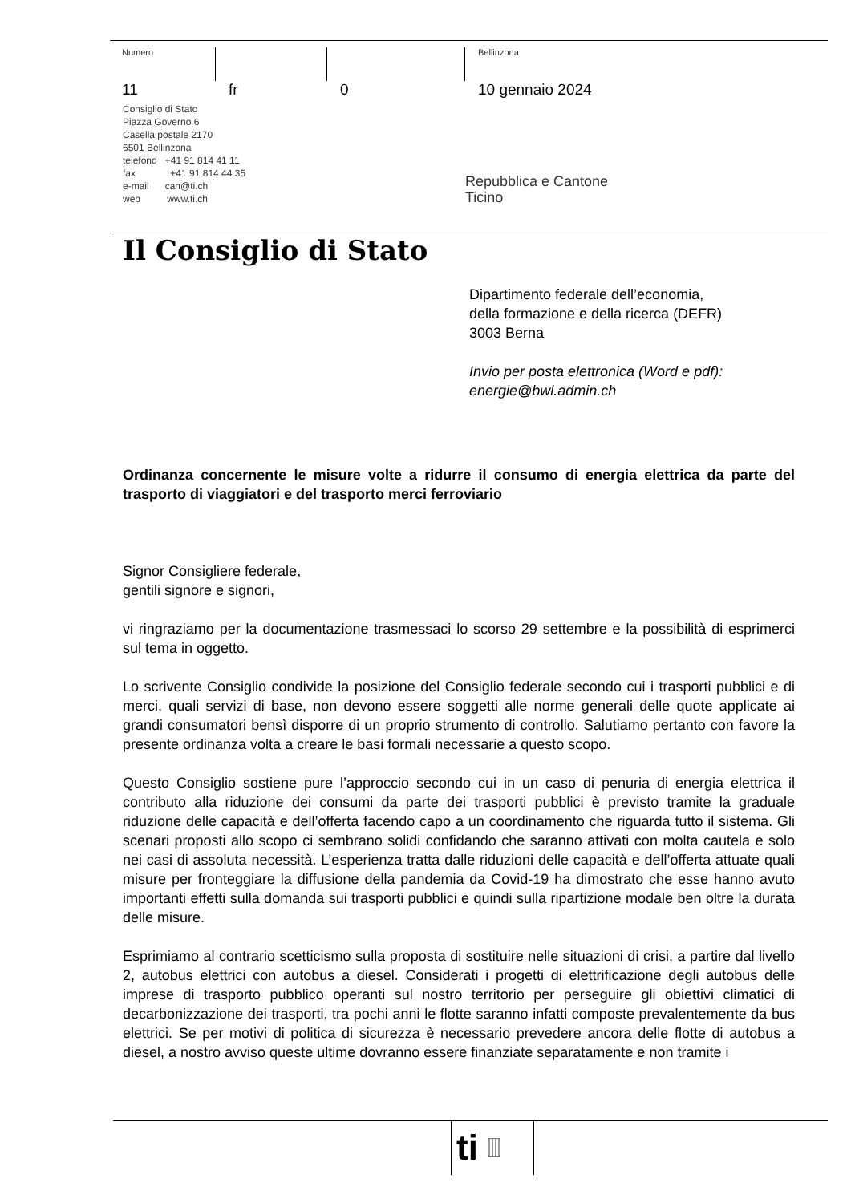Numero
11
fr 0
Bellinzona
10 gennaio 2024
Consiglio di Stato
Piazza Governo 6
Casella postale 2170
6501 Bellinzona
telefono +41 91 814 41 11
fax +41 91 814 44 35
e-mail can@ti.ch
web www.ti.ch
Repubblica e Cantone
Ticino
Il Consiglio di Stato
Dipartimento federale dell’economia,
della formazione e della ricerca (DEFR)
3003 Berna
Invio per posta elettronica (Word e pdf): energie@bwl.admin.ch
Ordinanza concernente le misure volte a ridurre il consumo di energia elettrica da parte del trasporto di viaggiatori e del trasporto merci ferroviario
Signor Consigliere federale,
gentili signore e signori,
vi ringraziamo per la documentazione trasmessaci lo scorso 29 settembre e la possibilità di esprimerci sul tema in oggetto.
Lo scrivente Consiglio condivide la posizione del Consiglio federale secondo cui i trasporti pubblici e di merci, quali servizi di base, non devono essere soggetti alle norme generali delle quote applicate ai grandi consumatori bensì disporre di un proprio strumento di controllo. Salutiamo pertanto con favore la presente ordinanza volta a creare le basi formali necessarie a questo scopo.
Questo Consiglio sostiene pure l’approccio secondo cui in un caso di penuria di energia elettrica il contributo alla riduzione dei consumi da parte dei trasporti pubblici è previsto tramite la graduale riduzione delle capacità e dell’offerta facendo capo a un coordinamento che riguarda tutto il sistema. Gli scenari proposti allo scopo ci sembrano solidi confidando che saranno attivati con molta cautela e solo nei casi di assoluta necessità. L’esperienza tratta dalle riduzioni delle capacità e dell’offerta attuate quali misure per fronteggiare la diffusione della pandemia da Covid-19 ha dimostrato che esse hanno avuto importanti effetti sulla domanda sui trasporti pubblici e quindi sulla ripartizione modale ben oltre la durata delle misure.
Esprimiamo al contrario scetticismo sulla proposta di sostituire nelle situazioni di crisi, a partire dal livello 2, autobus elettrici con autobus a diesel. Considerati i progetti di elettrificazione degli autobus delle imprese di trasporto pubblico operanti sul nostro territorio per perseguire gli obiettivi climatici di decarbonizzazione dei trasporti, tra pochi anni le flotte saranno infatti composte prevalentemente da bus elettrici. Se per motivi di politica di sicurezza è necessario prevedere ancora delle flotte di autobus a diesel, a nostro avviso queste ultime dovranno essere finanziate separatamente e non tramite i
ti